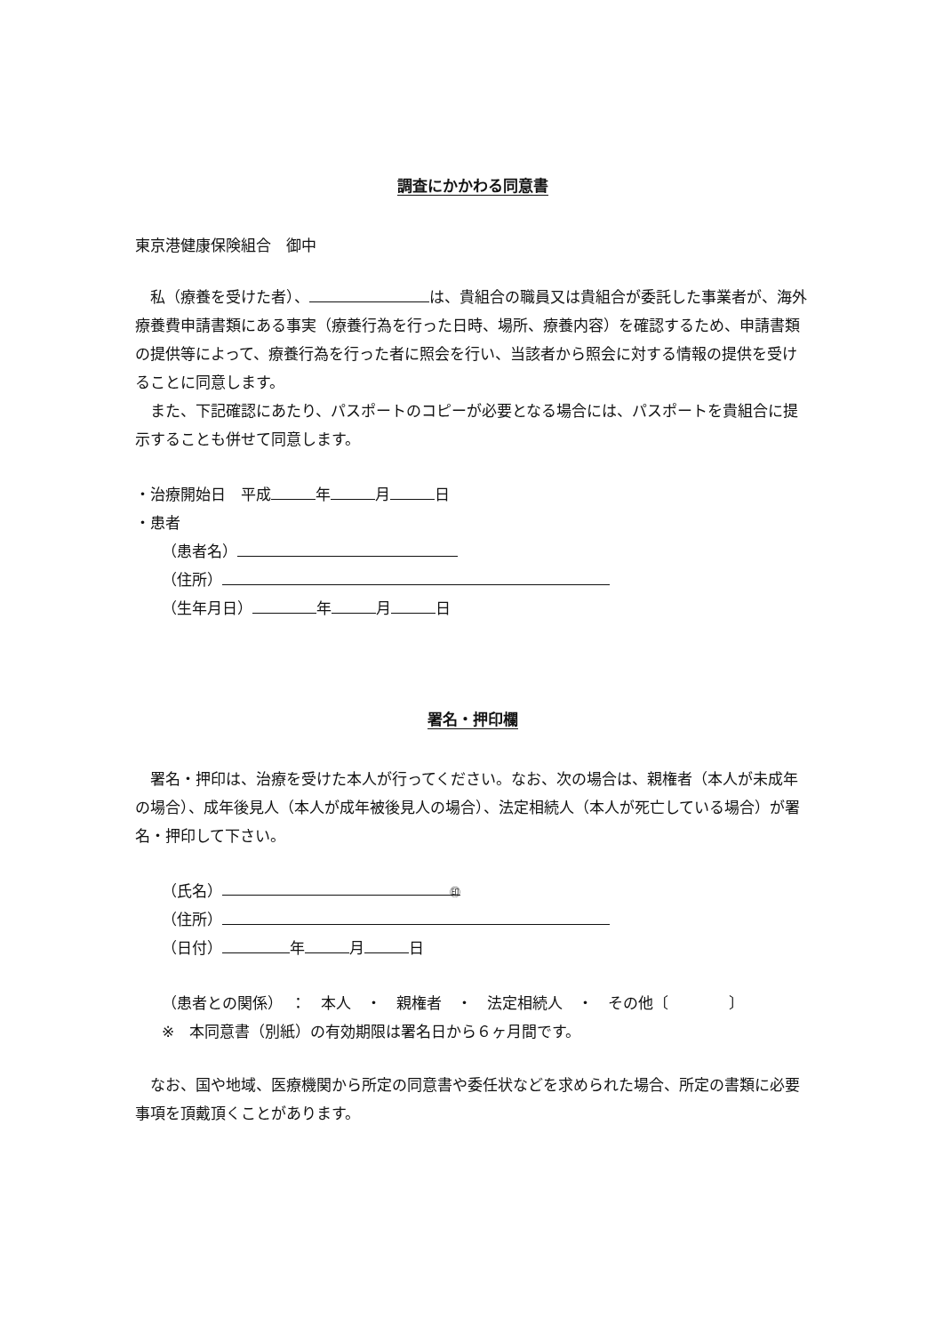調査にかかわる同意書
東京港健康保険組合　御中
　私（療養を受けた者）、 は、貴組合の職員又は貴組合が委託した事業者が、海外療養費申請書類にある事実（療養行為を行った日時、場所、療養内容）を確認するため、申請書類の提供等によって、療養行為を行った者に照会を行い、当該者から照会に対する情報の提供を受けることに同意します。
　また、下記確認にあたり、パスポートのコピーが必要となる場合には、パスポートを貴組合に提示することも併せて同意します。
・治療開始日　平成 年 月 日
・患者
（患者名）
（住所）
（生年月日） 年 月 日
署名・押印欄
　署名・押印は、治療を受けた本人が行ってください。なお、次の場合は、親権者（本人が未成年の場合）、成年後見人（本人が成年被後見人の場合）、法定相続人（本人が死亡している場合）が署名・押印して下さい。
（氏名） ㊞
（住所）
（日付） 年 月 日
（患者との関係）　：　本人　・　親権者　・　法定相続人　・　その他〔　　　　〕
※　本同意書（別紙）の有効期限は署名日から６ヶ月間です。
　なお、国や地域、医療機関から所定の同意書や委任状などを求められた場合、所定の書類に必要事項を頂戴頂くことがあります。